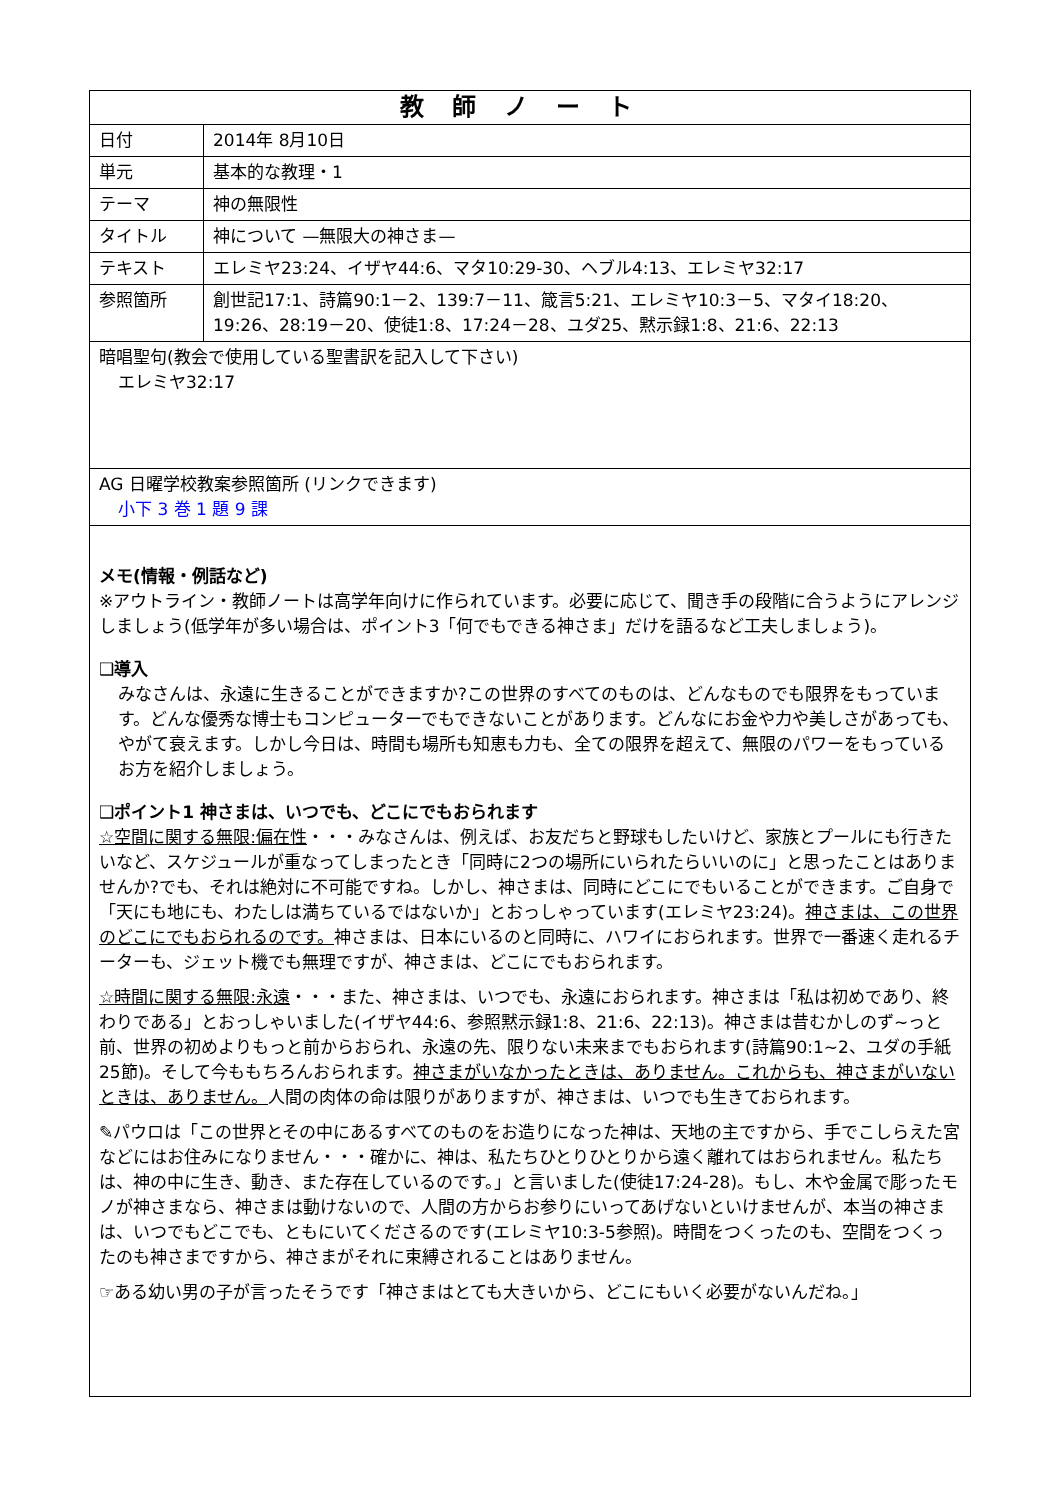| 教師ノート | |
| --- | --- |
| 日付 | 2014年 8月10日 |
| 単元 | 基本的な教理・1 |
| テーマ | 神の無限性 |
| タイトル | 神について —無限大の神さま— |
| テキスト | エレミヤ23:24、イザヤ44:6、マタ10:29-30、ヘブル4:13、エレミヤ32:17 |
| 参照箇所 | 創世記17:1、詩篇90:1－2、139:7－11、箴言5:21、エレミヤ10:3－5、マタイ18:20、19:26、28:19－20、使徒1:8、17:24－28、ユダ25、黙示録1:8、21:6、22:13 |
| 暗唱聖句(教会で使用している聖書訳を記入して下さい) エレミヤ32:17 | |
| AG 日曜学校教案参照箇所 (リンクできます) 小下 3 巻 1 題 9 課 | |
| メモ(情報・例話など) ※アウトライン・教師ノートは高学年向けに作られています。必要に応じて、聞き手の段階に合うようにアレンジしましょう(低学年が多い場合は、ポイント3「何でもできる神さま」だけを語るなど工夫しましょう)。 ❑導入 みなさんは、永遠に生きることができますか?この世界のすべてのものは、どんなものでも限界をもっています。どんな優秀な博士もコンピューターでもできないことがあります。どんなにお金や力や美しさがあっても、やがて衰えます。しかし今日は、時間も場所も知恵も力も、全ての限界を超えて、無限のパワーをもっているお方を紹介しましょう。 ❑ポイント1 神さまは、いつでも、どこにでもおられます ☆空間に関する無限:偏在性 ・・・みなさんは、例えば、お友だちと野球もしたいけど、家族とプールにも行きたいなど、スケジュールが重なってしまったとき「同時に2つの場所にいられたらいいのに」と思ったことはありませんか?でも、それは絶対に不可能ですね。しかし、神さまは、同時にどこにでもいることができます。ご自身で「天にも地にも、わたしは満ちているではないか」とおっしゃっています(エレミヤ23:24)。 神さまは、この世界のどこにでもおられるのです。 神さまは、日本にいるのと同時に、ハワイにおられます。世界で一番速く走れるチーターも、ジェット機でも無理ですが、神さまは、どこにでもおられます。 ☆時間に関する無限:永遠 ・・・また、神さまは、いつでも、永遠におられます。神さまは「私は初めであり、終わりである」とおっしゃいました(イザヤ44:6、参照黙示録1:8、21:6、22:13)。神さまは昔むかしのず~っと前、世界の初めよりもっと前からおられ、永遠の先、限りない未来までもおられます(詩篇90:1~2、ユダの手紙25節)。そして今ももちろんおられます。 神さまがいなかったときは、ありません。これからも、神さまがいないときは、ありません。 人間の肉体の命は限りがありますが、神さまは、いつでも生きておられます。 ✎パウロは「この世界とその中にあるすべてのものをお造りになった神は、天地の主ですから、手でこしらえた宮などにはお住みになりません・・・確かに、神は、私たちひとりひとりから遠く離れてはおられません。私たちは、神の中に生き、動き、また存在しているのです。」と言いました(使徒17:24-28)。もし、木や金属で彫ったモノが神さまなら、神さまは動けないので、人間の方からお参りにいってあげないといけませんが、本当の神さまは、いつでもどこでも、ともにいてくださるのです(エレミヤ10:3-5参照)。時間をつくったのも、空間をつくったのも神さまですから、神さまがそれに束縛されることはありません。 ☞ある幼い男の子が言ったそうです「神さまはとても大きいから、どこにもいく必要がないんだね。」 | |